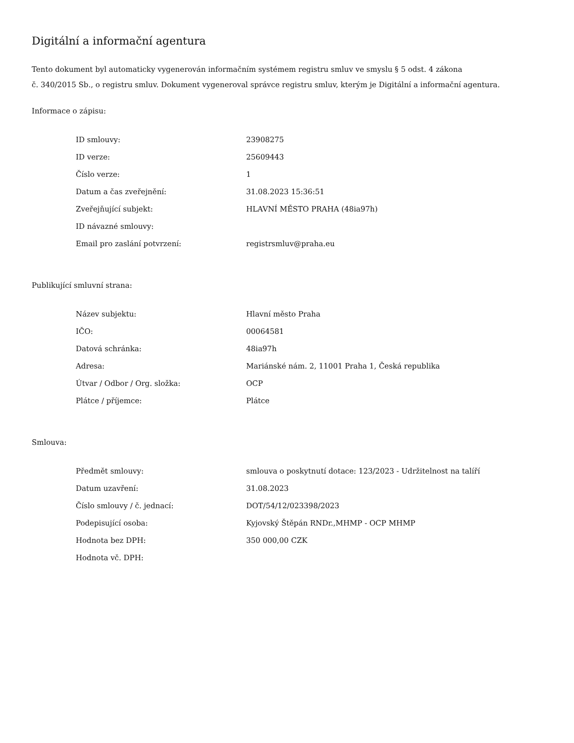Digitální a informační agentura
Tento dokument byl automaticky vygenerován informačním systémem registru smluv ve smyslu § 5 odst. 4 zákona
č. 340/2015 Sb., o registru smluv. Dokument vygeneroval správce registru smluv, kterým je Digitální a informační agentura.
Informace o zápisu:
| ID smlouvy: | 23908275 |
| ID verze: | 25609443 |
| Číslo verze: | 1 |
| Datum a čas zveřejnění: | 31.08.2023 15:36:51 |
| Zveřejňující subjekt: | HLAVNÍ MĚSTO PRAHA (48ia97h) |
| ID návazné smlouvy: | |
| Email pro zaslání potvrzení: | registrsmluv@praha.eu |
Publikující smluvní strana:
| Název subjektu: | Hlavní město Praha |
| IČO: | 00064581 |
| Datová schránka: | 48ia97h |
| Adresa: | Mariánské nám. 2, 11001 Praha 1, Česká republika |
| Útvar / Odbor / Org. složka: | OCP |
| Plátce / příjemce: | Plátce |
Smlouva:
| Předmět smlouvy: | smlouva o poskytnutí dotace: 123/2023 - Udržitelnost na talíří |
| Datum uzavření: | 31.08.2023 |
| Číslo smlouvy / č. jednací: | DOT/54/12/023398/2023 |
| Podepisující osoba: | Kyjovský Štěpán RNDr.,MHMP - OCP MHMP |
| Hodnota bez DPH: | 350 000,00 CZK |
| Hodnota vč. DPH: | |